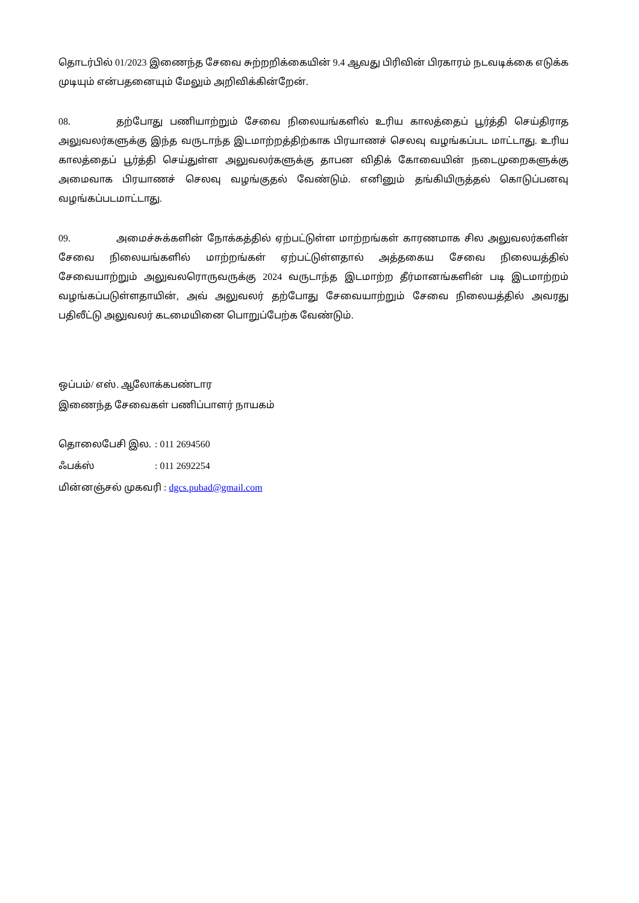தொடர்பில் 01/2023 இணைந்த சேவை சுற்றறிக்கையின் 9.4 ஆவது பிரிவின் பிரகாரம் நடவடிக்கை எடுக்க முடியும் என்பதனையும் மேலும் அறிவிக்கின்றேன்.
08. தற்போது பணியாற்றும் சேவை நிலையங்களில் உரிய காலத்தைப் பூர்த்தி செய்திராத அலுவலர்களுக்கு இந்த வருடாந்த இடமாற்றத்திற்காக பிரயாணச் செலவு வழங்கப்பட மாட்டாது. உரிய காலத்தைப் பூர்த்தி செய்துள்ள அலுவலர்களுக்கு தாபன விதிக் கோவையின் நடைமுறைகளுக்கு அமைவாக பிரயாணச் செலவு வழங்குதல் வேண்டும். எனினும் தங்கியிருத்தல் கொடுப்பனவு வழங்கப்படமாட்டாது.
09. அமைச்சுக்களின் நோக்கத்தில் ஏற்பட்டுள்ள மாற்றங்கள் காரணமாக சில அலுவலர்களின் சேவை நிலையங்களில் மாற்றங்கள் ஏற்பட்டுள்ளதால் அத்தகைய சேவை நிலையத்தில் சேவையாற்றும் அலுவலரொருவருக்கு 2024 வருடாந்த இடமாற்ற தீர்மானங்களின் படி இடமாற்றம் வழங்கப்படுள்ளதாயின், அவ் அலுவலர் தற்போது சேவையாற்றும் சேவை நிலையத்தில் அவரது பதிலீட்டு அலுவலர் கடமையினை பொறுப்பேற்க வேண்டும்.
ஒப்பம்/ எஸ். ஆலோக்கபண்டார
இணைந்த சேவைகள் பணிப்பாளர் நாயகம்
தொலைபேசி இல.: 011 2694560
ஃபக்ஸ்: 011 2692254
மின்னஞ்சல் முகவரி : dgcs.pubad@gmail.com